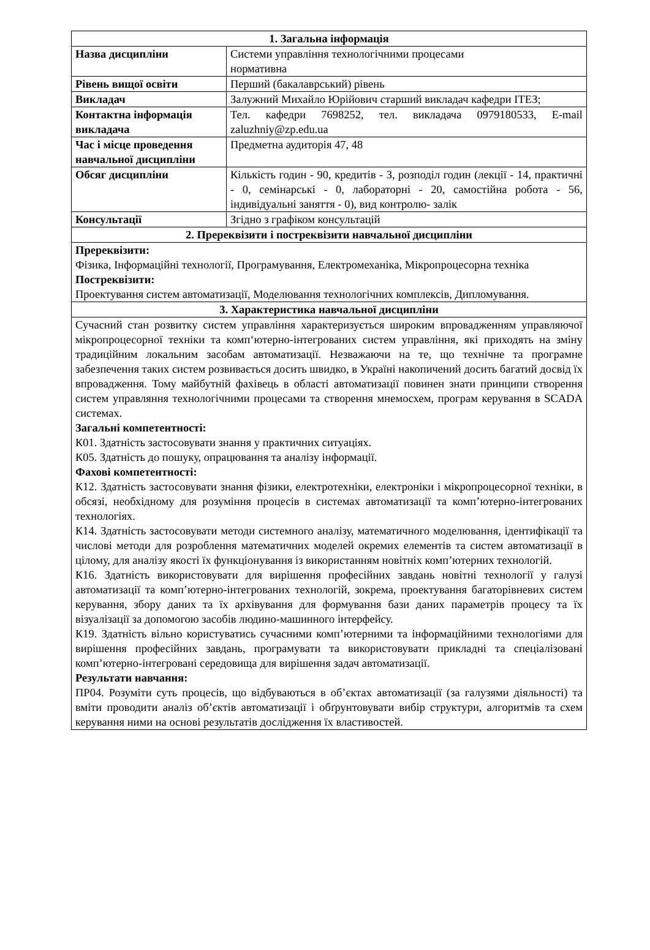| 1. Загальна інформація | |
| --- | --- |
| Назва дисципліни | Системи управління технологічними процесами нормативна |
| Рівень вищої освіти | Перший (бакалаврський) рівень |
| Викладач | Залужний Михайло Юрійович старший викладач кафедри ІТЕЗ; |
| Контактна інформація викладача | Тел. кафедри 7698252, тел. викладача 0979180533, E-mail zaluzhniy@zp.edu.ua |
| Час і місце проведення навчальної дисципліни | Предметна аудиторія 47, 48 |
| Обсяг дисципліни | Кількість годин - 90, кредитів - 3, розподіл годин (лекції - 14, практичні - 0, семінарські - 0, лабораторні - 20, самостійна робота - 56, індивідуальні заняття - 0), вид контролю- залік |
| Консультації | Згідно з графіком консультацій |
| 2. Пререквізити і постреквізити навчальної дисципліни | |
| Пререквізити: Фізика, Інформаційні технології, Програмування, Електромеханіка, Мікропроцесорна техніка Постреквізити: Проектування систем автоматизації, Моделювання технологічних комплексів, Дипломування. | |
| 3. Характеристика навчальної дисципліни | |
| Сучасний стан розвитку систем управління характеризується широким впровадженням управляючої мікропроцесорної техніки та комп‘ютерно-інтегрованих систем управління, які приходять на зміну традиційним локальним засобам автоматизації. Незважаючи на те, що технічне та програмне забезпечення таких систем розвивається досить швидко, в Україні накопичений досить багатий досвід їх впровадження. Тому майбутній фахівець в області автоматизації повинен знати принципи створення систем управляння технологічними процесами та створення мнемосхем, програм керування в SCADA системах. Загальні компетентності: К01. Здатність застосовувати знання у практичних ситуаціях. К05. Здатність до пошуку, опрацювання та аналізу інформації. Фахові компетентності: К12. Здатність застосовувати знання фізики, електротехніки, електроніки і мікропроцесорної техніки, в обсязі, необхідному для розуміння процесів в системах автоматизації та комп’ютерно-інтегрованих технологіях. К14. Здатність застосовувати методи системного аналізу, математичного моделювання, ідентифікації та числові методи для розроблення математичних моделей окремих елементів та систем автоматизації в цілому, для аналізу якості їх функціонування із використанням новітніх комп’ютерних технологій. К16. Здатність використовувати для вирішення професійних завдань новітні технології у галузі автоматизації та комп’ютерно-інтегрованих технологій, зокрема, проектування багаторівневих систем керування, збору даних та їх архівування для формування бази даних параметрів процесу та їх візуалізації за допомогою засобів людино-машинного інтерфейсу. К19. Здатність вільно користуватись сучасними комп’ютерними та інформаційними технологіями для вирішення професійних завдань, програмувати та використовувати прикладні та спеціалізовані комп’ютерно-інтегровані середовища для вирішення задач автоматизації. Результати навчання: ПР04. Розуміти суть процесів, що відбуваються в об’єктах автоматизації (за галузями діяльності) та вміти проводити аналіз об’єктів автоматизації і обґрунтовувати вибір структури, алгоритмів та схем керування ними на основі результатів дослідження їх властивостей. | |